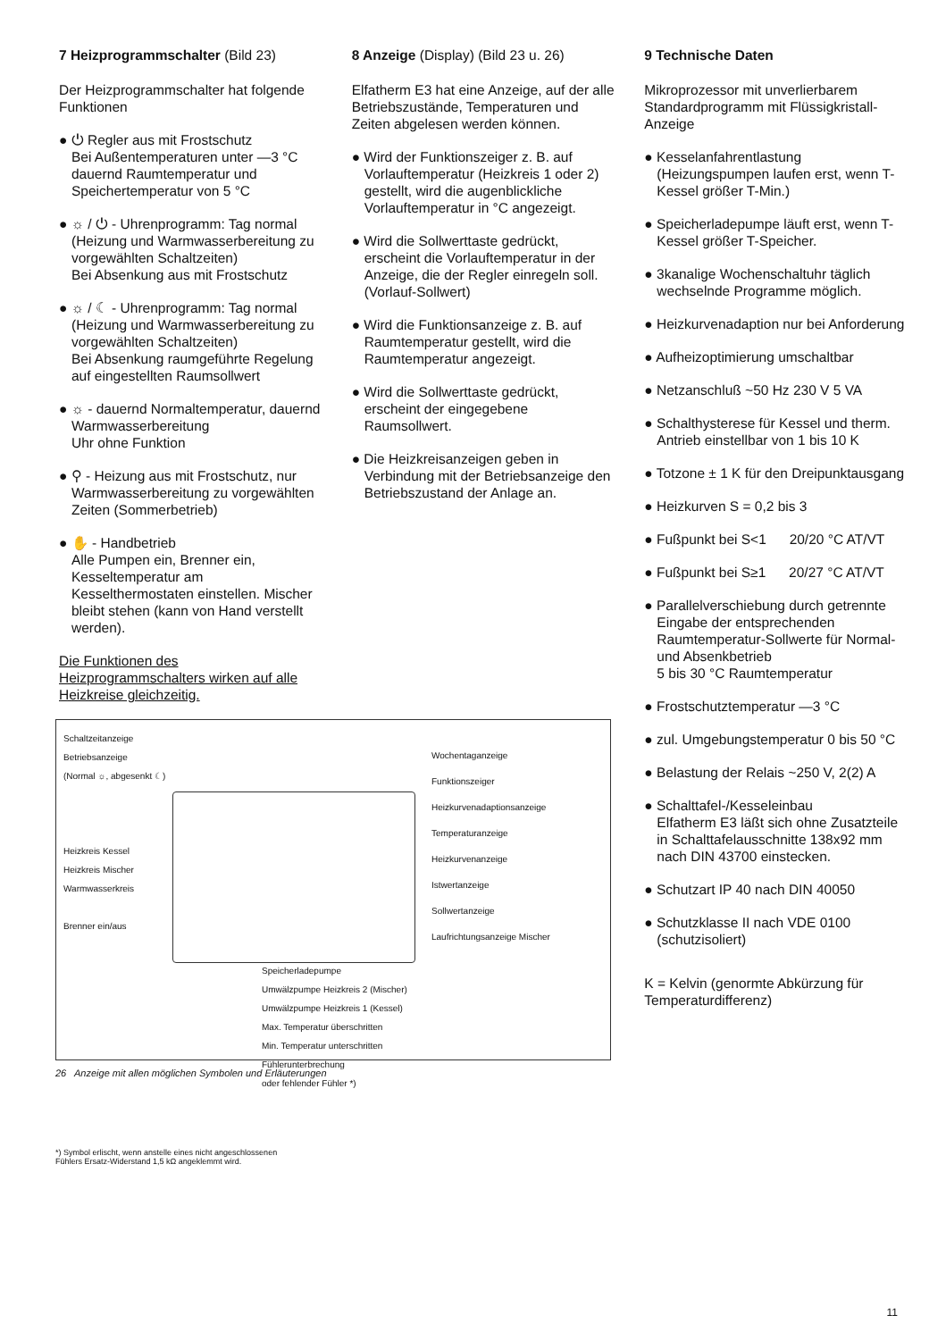7 Heizprogrammschalter (Bild 23)
Der Heizprogrammschalter hat folgende Funktionen
● ⏻ Regler aus mit Frostschutz
Bei Außentemperaturen unter —3 °C dauernd Raumtemperatur und Speichertemperatur von 5 °C
● ☼ / ⏻ - Uhrenprogramm: Tag normal (Heizung und Warmwasserbereitung zu vorgewählten Schaltzeiten)
Bei Absenkung aus mit Frostschutz
● ☼ / ☾ - Uhrenprogramm: Tag normal (Heizung und Warmwasserbereitung zu vorgewählten Schaltzeiten)
Bei Absenkung raumgeführte Regelung auf eingestellten Raumsollwert
● ☼ - dauernd Normaltemperatur, dauernd Warmwasserbereitung
Uhr ohne Funktion
● ⚲ - Heizung aus mit Frostschutz, nur Warmwasserbereitung zu vorgewählten Zeiten (Sommerbetrieb)
● ✋ - Handbetrieb
Alle Pumpen ein, Brenner ein, Kesseltemperatur am Kesselthermostaten einstellen. Mischer bleibt stehen (kann von Hand verstellt werden).
Die Funktionen des Heizprogrammschalters wirken auf alle Heizkreise gleichzeitig.
8 Anzeige (Display) (Bild 23 u. 26)
Elfatherm E3 hat eine Anzeige, auf der alle Betriebszustände, Temperaturen und Zeiten abgelesen werden können.
● Wird der Funktionszeiger z. B. auf Vorlauftemperatur (Heizkreis 1 oder 2) gestellt, wird die augenblickliche Vorlauftemperatur in °C angezeigt.
● Wird die Sollwerttaste gedrückt, erscheint die Vorlauftemperatur in der Anzeige, die der Regler einregeln soll. (Vorlauf-Sollwert)
● Wird die Funktionsanzeige z. B. auf Raumtemperatur gestellt, wird die Raumtemperatur angezeigt.
● Wird die Sollwerttaste gedrückt, erscheint der eingegebene Raumsollwert.
● Die Heizkreisanzeigen geben in Verbindung mit der Betriebsanzeige den Betriebszustand der Anlage an.
9 Technische Daten
Mikroprozessor mit unverlierbarem Standardprogramm mit Flüssigkristall-Anzeige
● Kesselanfahrentlastung (Heizungspumpen laufen erst, wenn T-Kessel größer T-Min.)
● Speicherladepumpe läuft erst, wenn T-Kessel größer T-Speicher.
● 3kanalige Wochenschaltuhr täglich wechselnde Programme möglich.
● Heizkurvenadaption nur bei Anforderung
● Aufheizoptimierung umschaltbar
● Netzanschluß ~50 Hz 230 V 5 VA
● Schalthysterese für Kessel und therm. Antrieb einstellbar von 1 bis 10 K
● Totzone ± 1 K für den Dreipunktausgang
● Heizkurven S = 0,2 bis 3
● Fußpunkt bei S<1 20/20 °C AT/VT
● Fußpunkt bei S≥1 20/27 °C AT/VT
● Parallelverschiebung durch getrennte Eingabe der entsprechenden Raumtemperatur-Sollwerte für Normal- und Absenkbetrieb
5 bis 30 °C Raumtemperatur
● Frostschutztemperatur —3 °C
● zul. Umgebungstemperatur 0 bis 50 °C
● Belastung der Relais ~250 V, 2(2) A
● Schalttafel-/Kesseleinbau
Elfatherm E3 läßt sich ohne Zusatzteile in Schalttafelausschnitte 138x92 mm nach DIN 43700 einstecken.
● Schutzart IP 40 nach DIN 40050
● Schutzklasse II nach VDE 0100 (schutzisoliert)
K = Kelvin (genormte Abkürzung für Temperaturdifferenz)
Schaltzeitanzeige
Betriebsanzeige
(Normal ☼, abgesenkt ☾)
Heizkreis Kessel
Heizkreis Mischer
Warmwasserkreis
Brenner ein/aus
Wochentaganzeige
Funktionszeiger
Heizkurvenadaptionsanzeige
Temperaturanzeige
Heizkurvenanzeige
Istwertanzeige
Sollwertanzeige
Laufrichtungsanzeige Mischer
Speicherladepumpe
Umwälzpumpe Heizkreis 2 (Mischer)
Umwälzpumpe Heizkreis 1 (Kessel)
Max. Temperatur überschritten
Min. Temperatur unterschritten
Fühlerunterbrechung
oder fehlender Fühler *)
26 Anzeige mit allen möglichen Symbolen und Erläuterungen
*) Symbol erlischt, wenn anstelle eines nicht angeschlossenen
Fühlers Ersatz-Widerstand 1,5 kΩ angeklemmt wird.
11